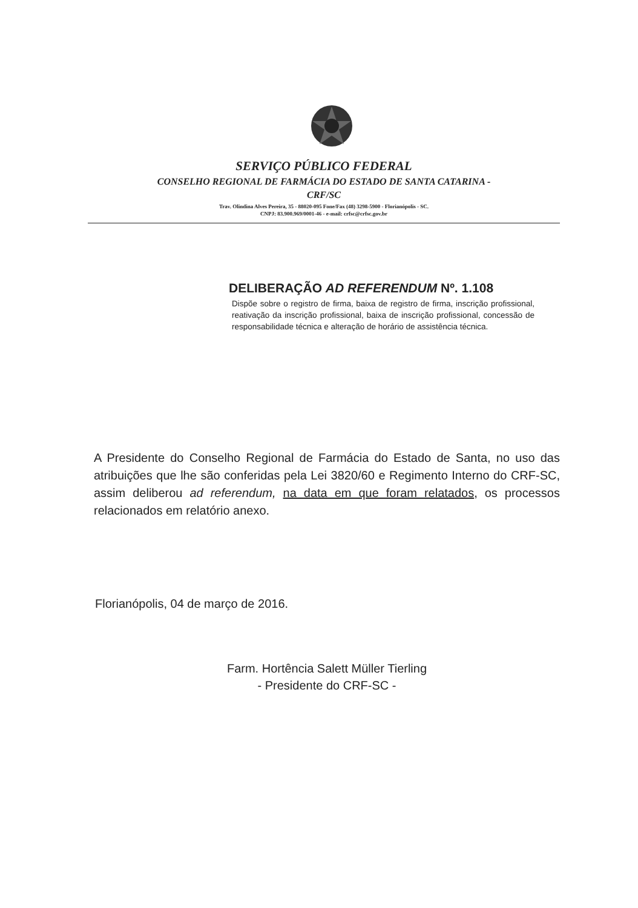SERVIÇO PÚBLICO FEDERAL
CONSELHO REGIONAL DE FARMÁCIA DO ESTADO DE SANTA CATARINA -
CRF/SC
Trav. Olindina Alves Pereira, 35 - 88020-095 Fone/Fax (48) 3298-5900 - Florianópolis - SC.
CNPJ: 83.900.969/0001-46 - e-mail: crfsc@crfsc.gov.br
DELIBERAÇÃO AD REFERENDUM Nº. 1.108
Dispõe sobre o registro de firma, baixa de registro de firma, inscrição profissional, reativação da inscrição profissional, baixa de inscrição profissional, concessão de responsabilidade técnica e alteração de horário de assistência técnica.
A Presidente do Conselho Regional de Farmácia do Estado de Santa, no uso das atribuições que lhe são conferidas pela Lei 3820/60 e Regimento Interno do CRF-SC, assim deliberou ad referendum, na data em que foram relatados, os processos relacionados em relatório anexo.
Florianópolis, 04 de março de 2016.
Farm. Hortência Salett Müller Tierling
- Presidente do CRF-SC -